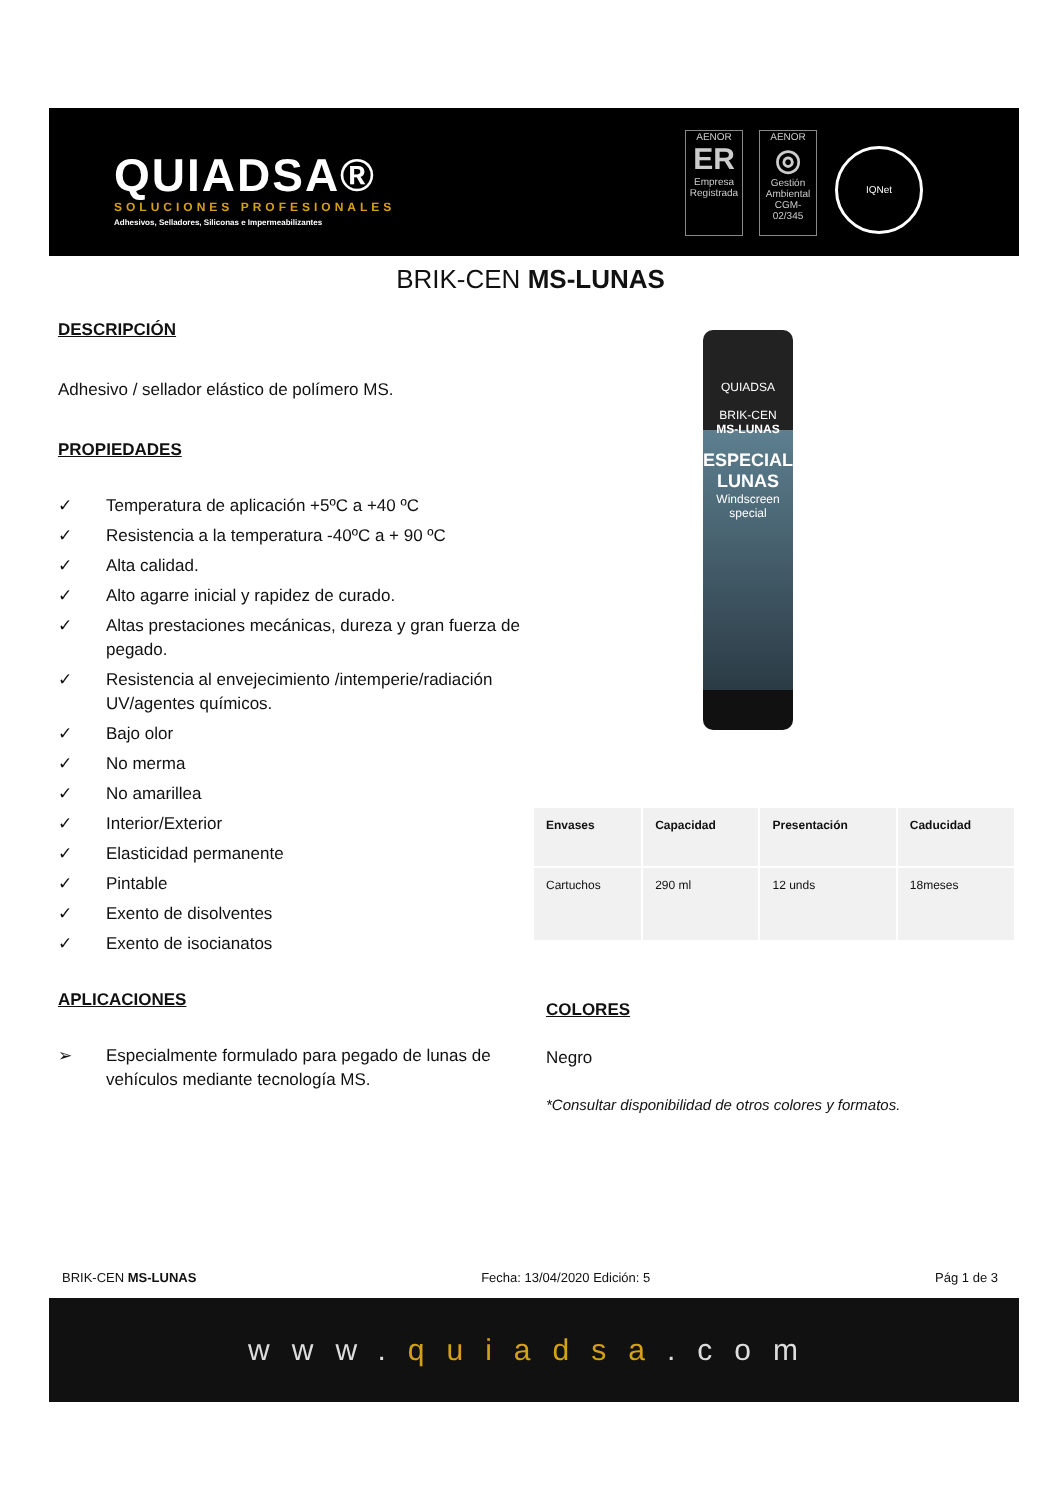QUIADSA®
SOLUCIONES PROFESIONALES
Adhesivos, Selladores, Siliconas e Impermeabilizantes
AENOR
ER
Empresa Registrada
AENOR
◎
Gestión Ambiental
CGM-02/345
IQNet
BRIK-CEN MS-LUNAS
DESCRIPCIÓN
Adhesivo / sellador elástico de polímero MS.
PROPIEDADES
✓ Temperatura de aplicación +5ºC a +40 ºC
✓ Resistencia a la temperatura -40ºC a + 90 ºC
✓ Alta calidad.
✓ Alto agarre inicial y rapidez de curado.
✓ Altas prestaciones mecánicas, dureza y gran fuerza de pegado.
✓ Resistencia al envejecimiento /intemperie/radiación UV/agentes químicos.
✓ Bajo olor
✓ No merma
✓ No amarillea
✓ Interior/Exterior
✓ Elasticidad permanente
✓ Pintable
✓ Exento de disolventes
✓ Exento de isocianatos
APLICACIONES
➢ Especialmente formulado para pegado de lunas de vehículos mediante tecnología MS.
QUIADSA
BRIK-CEN
MS-LUNAS
ESPECIAL
LUNAS
Windscreen special
| Envases | Capacidad | Presentación | Caducidad |
| --- | --- | --- | --- |
| Cartuchos | 290 ml | 12 unds | 18meses |
COLORES
Negro
*Consultar disponibilidad de otros colores y formatos.
BRIK-CEN MS-LUNAS Fecha: 13/04/2020 Edición: 5 Pág 1 de 3
www.quiadsa.com